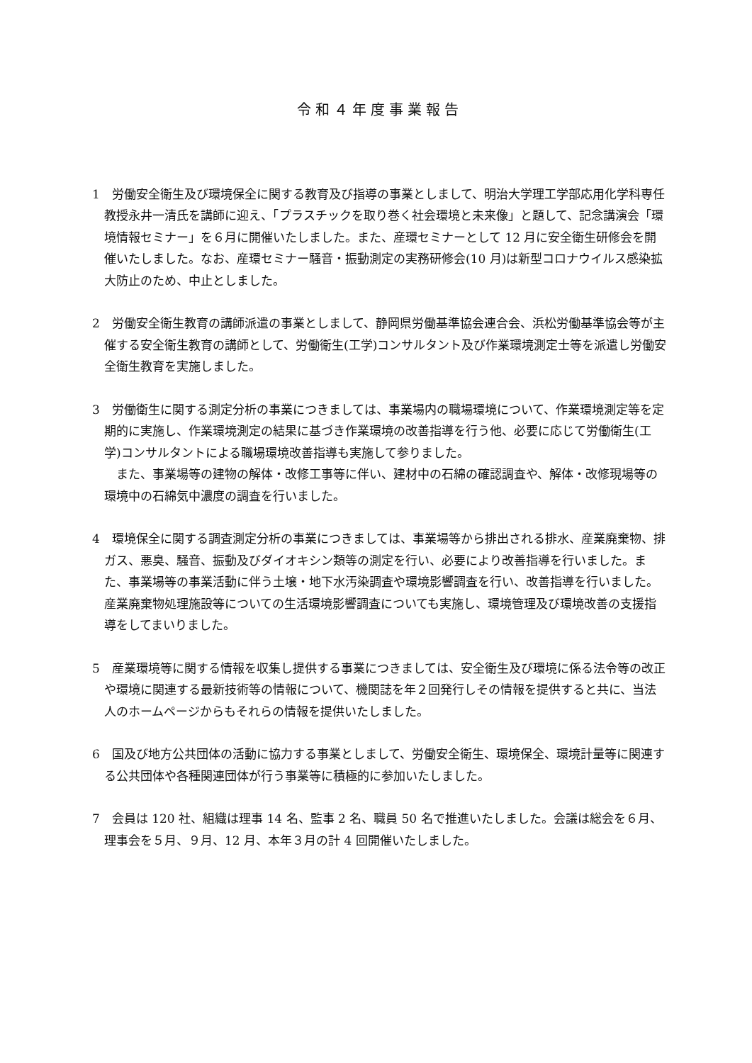令和４年度事業報告
1　労働安全衛生及び環境保全に関する教育及び指導の事業としまして、明治大学理工学部応用化学科専任教授永井一清氏を講師に迎え、「プラスチックを取り巻く社会環境と未来像」と題して、記念講演会「環境情報セミナー」を６月に開催いたしました。また、産環セミナーとして 12 月に安全衛生研修会を開催いたしました。なお、産環セミナー騒音・振動測定の実務研修会(10 月)は新型コロナウイルス感染拡大防止のため、中止としました。
2　労働安全衛生教育の講師派遣の事業としまして、静岡県労働基準協会連合会、浜松労働基準協会等が主催する安全衛生教育の講師として、労働衛生(工学)コンサルタント及び作業環境測定士等を派遣し労働安全衛生教育を実施しました。
3　労働衛生に関する測定分析の事業につきましては、事業場内の職場環境について、作業環境測定等を定期的に実施し、作業環境測定の結果に基づき作業環境の改善指導を行う他、必要に応じて労働衛生(工学)コンサルタントによる職場環境改善指導も実施して参りました。
　また、事業場等の建物の解体・改修工事等に伴い、建材中の石綿の確認調査や、解体・改修現場等の環境中の石綿気中濃度の調査を行いました。
4　環境保全に関する調査測定分析の事業につきましては、事業場等から排出される排水、産業廃棄物、排ガス、悪臭、騒音、振動及びダイオキシン類等の測定を行い、必要により改善指導を行いました。また、事業場等の事業活動に伴う土壌・地下水汚染調査や環境影響調査を行い、改善指導を行いました。産業廃棄物処理施設等についての生活環境影響調査についても実施し、環境管理及び環境改善の支援指導をしてまいりました。
5　産業環境等に関する情報を収集し提供する事業につきましては、安全衛生及び環境に係る法令等の改正や環境に関連する最新技術等の情報について、機関誌を年２回発行しその情報を提供すると共に、当法人のホームページからもそれらの情報を提供いたしました。
6　国及び地方公共団体の活動に協力する事業としまして、労働安全衛生、環境保全、環境計量等に関連する公共団体や各種関連団体が行う事業等に積極的に参加いたしました。
7　会員は 120 社、組織は理事 14 名、監事 2 名、職員 50 名で推進いたしました。会議は総会を６月、理事会を５月、９月、12 月、本年３月の計 4 回開催いたしました。